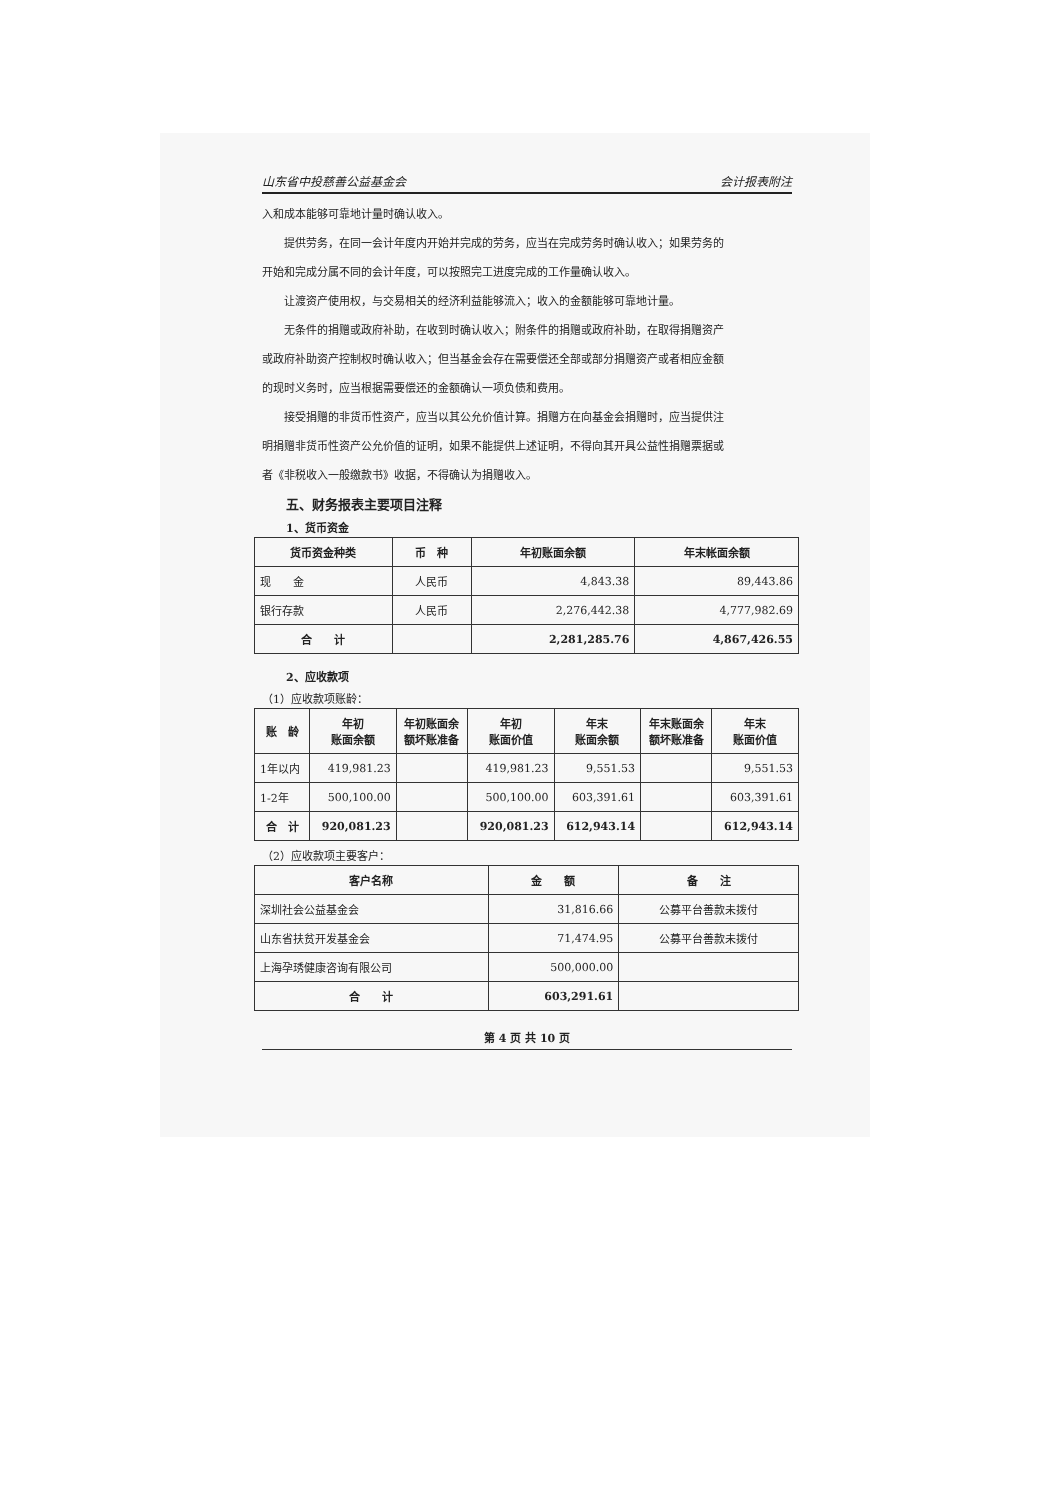山东省中投慈善公益基金会 会计报表附注
入和成本能够可靠地计量时确认收入。
提供劳务，在同一会计年度内开始并完成的劳务，应当在完成劳务时确认收入；如果劳务的
开始和完成分属不同的会计年度，可以按照完工进度完成的工作量确认收入。
让渡资产使用权，与交易相关的经济利益能够流入；收入的金额能够可靠地计量。
无条件的捐赠或政府补助，在收到时确认收入；附条件的捐赠或政府补助，在取得捐赠资产
或政府补助资产控制权时确认收入；但当基金会存在需要偿还全部或部分捐赠资产或者相应金额
的现时义务时，应当根据需要偿还的金额确认一项负债和费用。
接受捐赠的非货币性资产，应当以其公允价值计算。捐赠方在向基金会捐赠时，应当提供注
明捐赠非货币性资产公允价值的证明，如果不能提供上述证明，不得向其开具公益性捐赠票据或
者《非税收入一般缴款书》收据，不得确认为捐赠收入。
五、财务报表主要项目注释
1、货币资金
| 货币资金种类 | 币 种 | 年初账面余额 | 年末帐面余额 |
| --- | --- | --- | --- |
| 现 金 | 人民币 | 4,843.38 | 89,443.86 |
| 银行存款 | 人民币 | 2,276,442.38 | 4,777,982.69 |
| 合 计 | | 2,281,285.76 | 4,867,426.55 |
2、应收款项
（1）应收款项账龄：
| 账 龄 | 年初 账面余额 | 年初账面余 额坏账准备 | 年初 账面价值 | 年末 账面余额 | 年末账面余 额坏账准备 | 年末 账面价值 |
| --- | --- | --- | --- | --- | --- | --- |
| 1年以内 | 419,981.23 | | 419,981.23 | 9,551.53 | | 9,551.53 |
| 1-2年 | 500,100.00 | | 500,100.00 | 603,391.61 | | 603,391.61 |
| 合 计 | 920,081.23 | | 920,081.23 | 612,943.14 | | 612,943.14 |
（2）应收款项主要客户：
| 客户名称 | 金 额 | 备 注 |
| --- | --- | --- |
| 深圳社会公益基金会 | 31,816.66 | 公募平台善款未拨付 |
| 山东省扶贫开发基金会 | 71,474.95 | 公募平台善款未拨付 |
| 上海孕琇健康咨询有限公司 | 500,000.00 | |
| 合 计 | 603,291.61 | |
第 4 页 共 10 页